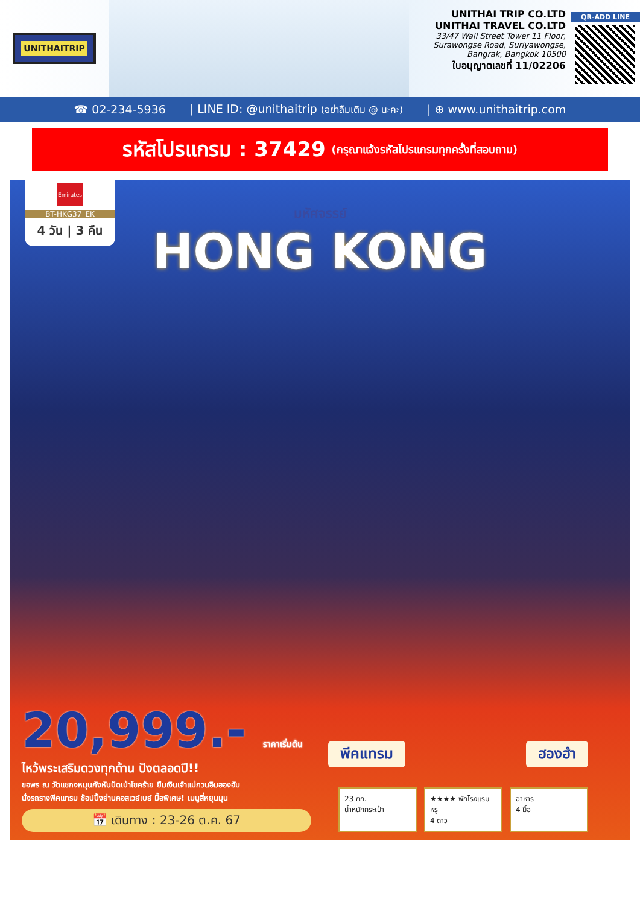UNITHAITRIP
UNITHAI TRIP CO.LTD
UNITHAI TRAVEL CO.LTD
33/47 Wall Street Tower 11 Floor,
Surawongse Road, Suriyawongse,
Bangrak, Bangkok 10500
ใบอนุญาตเลขที่ 11/02206
QR-ADD LINE
☎ 02-234-5936 | LINE ID: @unithaitrip (อย่าลืมเติม @ นะคะ) | ⊕ www.unithaitrip.com
รหัสโปรแกรม : 37429 (กรุณาแจ้งรหัสโปรแกรมทุกครั้งที่สอบถาม)
Emirates
BT-HKG37_EK
4 วัน | 3 คืน
มหัศจรรย์
HONG KONG
พีคแทรม ฮองฮำ
20,999.- ราคาเริ่มต้น
ไหว้พระเสริมดวงทุกด้าน ปังตลอดปี!!
ขอพร ณ วัดแชกงหมุนกังหันปัดเป่าโชคร้าย ยืมเงินเจ้าแม่กวนอิมฮองฮัม
นั่งรถรางพีคแทรม ช้อปปิ้งย่านคอสเวย์เบย์ มื้อพิเศษ! เมนูสี่หยุนมุน
📅 เดินทาง : 23-26 ต.ค. 67
23 กก.
น้ำหนักกระเป๋า
★★★★ พักโรงแรมหรู
4 ดาว
อาหาร
4 มื้อ